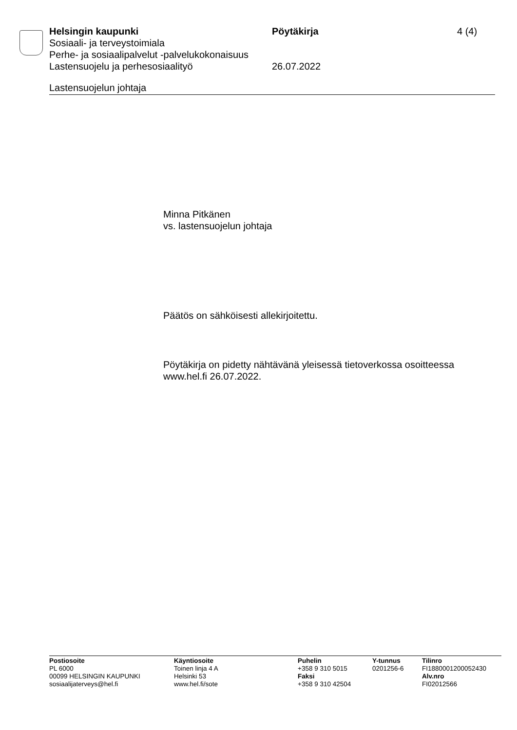Helsingin kaupunki Pöytäkirja 4 (4)
Sosiaali- ja terveystoimiala
Perhe- ja sosiaalipalvelut -palvelukokonaisuus
Lastensuojelu ja perhesosiaalityö 26.07.2022
Lastensuojelun johtaja
Minna Pitkänen
vs. lastensuojelun johtaja
Päätös on sähköisesti allekirjoitettu.
Pöytäkirja on pidetty nähtävänä yleisessä tietoverkossa osoitteessa www.hel.fi 26.07.2022.
Postiosoite
PL 6000
00099 HELSINGIN KAUPUNKI
sosiaalijaterveys@hel.fi
Käyntiosoite
Toinen linja 4 A
Helsinki 53
www.hel.fi/sote
Puhelin
+358 9 310 5015
Faksi
+358 9 310 42504
Y-tunnus
0201256-6
Tilinro
FI1880001200052430
Alv.nro
FI02012566